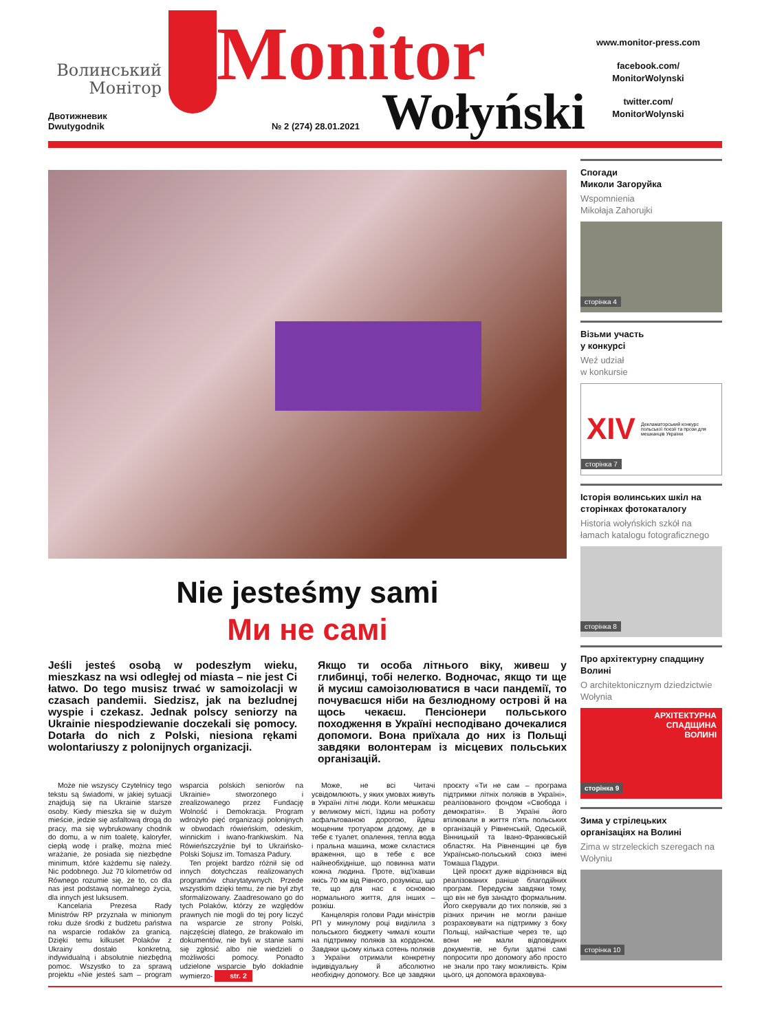Волинський
Монітор
Двотижневик
Dwutygodnik
Monitor
Wołyński
№ 2 (274) 28.01.2021
www.monitor-press.com
facebook.com/
MonitorWolynski
twitter.com/
MonitorWolynski
Nie jesteśmy sami
Ми не самі
Jeśli jesteś osobą w podeszłym wieku, mieszkasz na wsi odległej od miasta – nie jest Ci łatwo. Do tego musisz trwać w samoizolacji w czasach pandemii. Siedzisz, jak na bezludnej wyspie i czekasz. Jednak polscy seniorzy na Ukrainie niespodziewanie doczekali się pomocy. Dotarła do nich z Polski, niesiona rękami wolontariuszy z polonijnych organizacji.
Якщо ти особа літнього віку, живеш у глибинці, тобі нелегко. Водночас, якщо ти ще й мусиш самоізолюватися в часи пандемії, то почуваєшся ніби на безлюдному острові й на щось чекаєш. Пенсіонери польського походження в Україні несподівано дочекалися допомоги. Вона приїхала до них із Польщі завдяки волонтерам із місцевих польських організацій.
Może nie wszyscy Czytelnicy tego tekstu są świadomi, w jakiej sytuacji znajdują się na Ukrainie starsze osoby. Kiedy mieszka się w dużym mieście, jedzie się asfaltową drogą do pracy, ma się wybrukowany chodnik do domu, a w nim toaletę, kaloryfer, ciepłą wodę i pralkę, można mieć wrażanie, że posiada się niezbędne minimum, które każdemu się należy. Nic podobnego. Już 70 kilometrów od Równego rozumie się, że to, co dla nas jest podstawą normalnego życia, dla innych jest luksusem.
Kancelaria Prezesa Rady Ministrów RP przyznała w minionym roku duże środki z budżetu państwa na wsparcie rodaków za granicą. Dzięki temu kilkuset Polaków z Ukrainy dostało konkretną, indywidualną i absolutnie niezbędną pomoc. Wszystko to za sprawą projektu «Nie jesteś sam – program wsparcia polskich seniorów na Ukrainie» stworzonego i zrealizowanego przez Fundację Wolność i Demokracja. Program wdrożyło pięć organizacji polonijnych w obwodach rówieńskim, odeskim, winnickim i iwano-frankiwskim. Na Rówieńszczyźnie był to Ukraińsko-Polski Sojusz im. Tomasza Padury.
Ten projekt bardzo różnił się od innych dotychczas realizowanych programów charytatywnych. Przede wszystkim dzięki temu, że nie był zbyt sformalizowany. Zaadresowano go do tych Polaków, którzy ze względów prawnych nie mogli do tej pory liczyć na wsparcie ze strony Polski, najczęściej dlatego, że brakowało im dokumentów, nie byli w stanie sami się zgłosić albo nie wiedzieli o możliwości pomocy. Ponadto udzielone wsparcie było dokładnie wymierzo- str. 2
Може, не всі Читачі усвідомлюють, у яких умовах живуть в Україні літні люди. Коли мешкаєш у великому місті, їздиш на роботу асфальтованою дорогою, йдеш мощеним тротуаром додому, де в тебе є туалет, опалення, тепла вода і пральна машина, може скластися враження, що в тебе є все найнеобхідніше, що повинна мати кожна людина. Проте, від'їхавши якісь 70 км від Рівного, розумієш, що те, що для нас є основою нормального життя, для інших – розкіш.
Канцелярія голови Ради міністрів РП у минулому році виділила з польського бюджету чималі кошти на підтримку поляків за кордоном. Завдяки цьому кілька сотень поляків з України отримали конкретну індивідуальну й абсолютно необхідну допомогу. Все це завдяки проєкту «Ти не сам – програма підтримки літніх поляків в Україні», реалізованого фондом «Свобода і демократія». В Україні його втілювали в життя п'ять польських організацій у Рівненській, Одеській, Вінницькій та Івано-Франківській областях. На Рівненщині це був Українсько-польський союз імені Томаша Падури.
Цей проєкт дуже відрізнявся від реалізованих раніше благодійних програм. Передусім завдяки тому, що він не був занадто формальним. Його скерували до тих поляків, які з різних причин не могли раніше розраховувати на підтримку з боку Польщі, найчастіше через те, що вони не мали відповідних документів, не були здатні самі попросити про допомогу або просто не знали про таку можливість. Крім цього, ця допомога враховува-
Спогади
Миколи Загоруйка
Wspomnienia
Mikołaja Zahorujki
сторінка 4
Візьми участь
у конкурсі
Weź udział
w konkursie
XIV Декламаторський конкурс польської поезії та прози для мешканців України
сторінка 7
Історія волинських шкіл на сторінках фотокаталогу
Historia wołyńskich szkół na łamach katalogu fotograficznego
сторінка 8
Про архітектурну спадщину Волині
O architektonicznym dziedzictwie Wołynia
АРХІТЕКТУРНА
СПАДЩИНА
ВОЛИНІ
сторінка 9
Зима у стрілецьких організаціях на Волині
Zima w strzeleckich szeregach na Wołyniu
сторінка 10